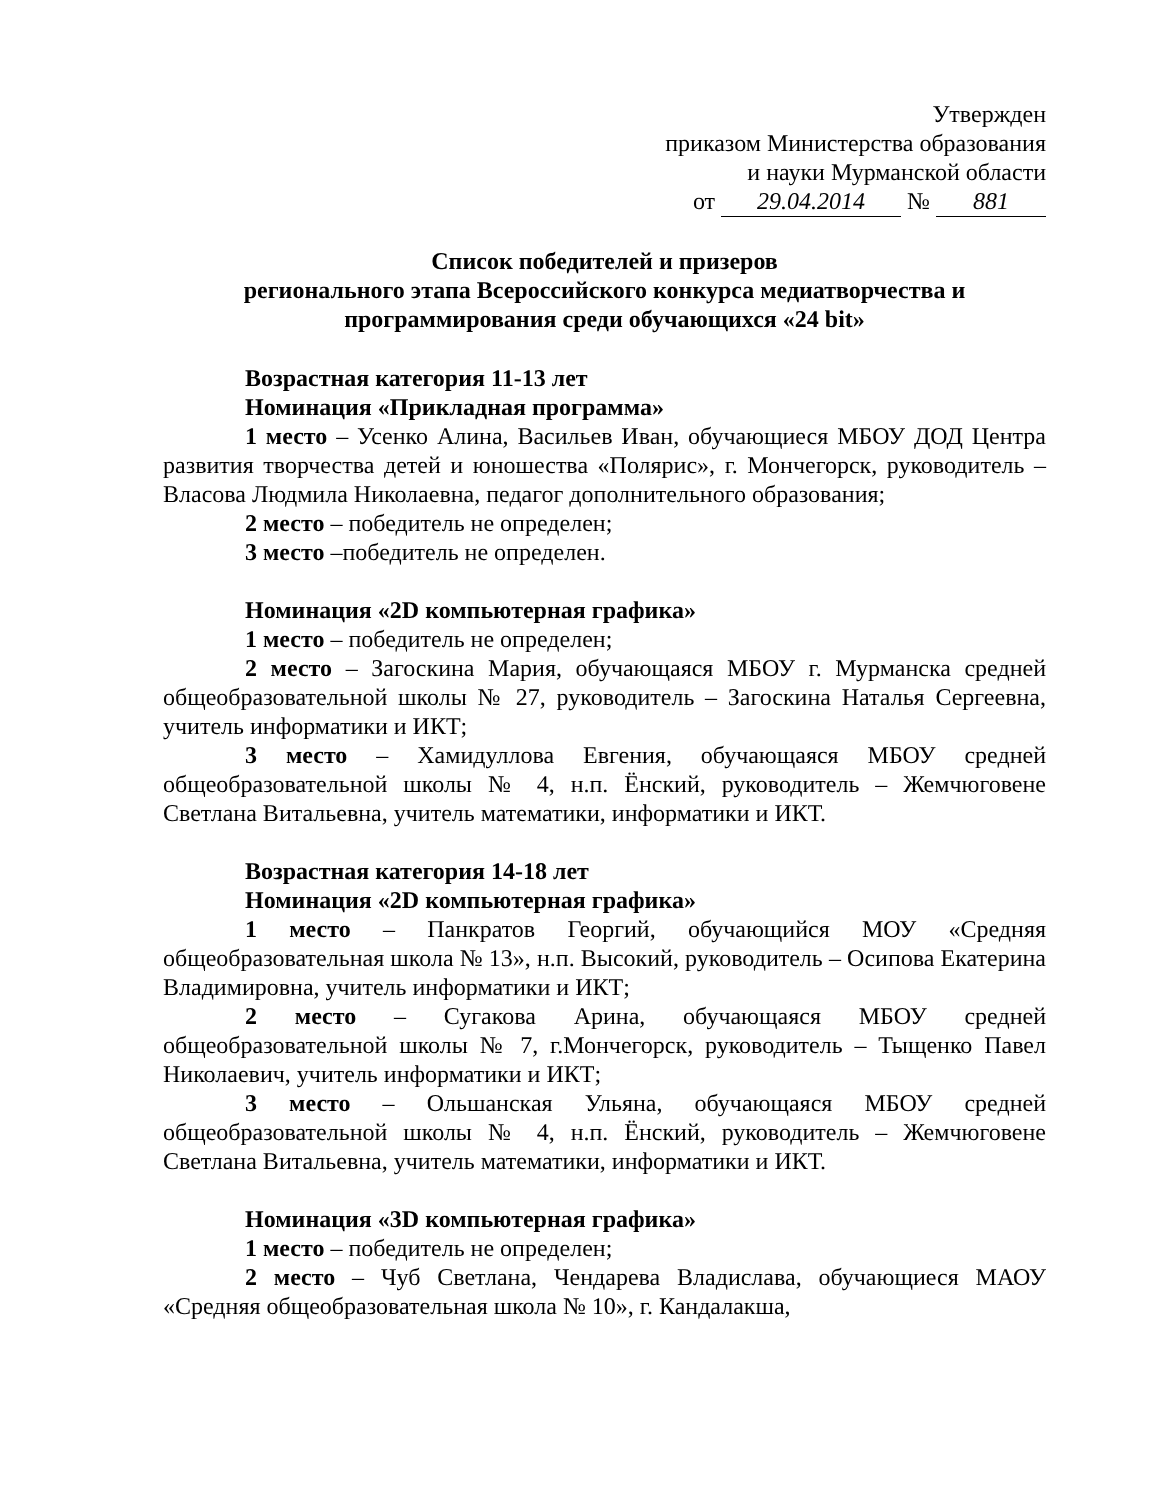Утвержден
приказом Министерства образования
и науки Мурманской области
от 29.04.2014 № 881
Список победителей и призеров
регионального этапа Всероссийского конкурса медиатворчества и программирования среди обучающихся «24 bit»
Возрастная категория 11-13 лет
Номинация «Прикладная программа»
1 место – Усенко Алина, Васильев Иван, обучающиеся МБОУ ДОД Центра развития творчества детей и юношества «Полярис», г. Мончегорск, руководитель – Власова Людмила Николаевна, педагог дополнительного образования;
2 место – победитель не определен;
3 место –победитель не определен.
Номинация «2D компьютерная графика»
1 место – победитель не определен;
2 место – Загоскина Мария, обучающаяся МБОУ г. Мурманска средней общеобразовательной школы № 27, руководитель – Загоскина Наталья Сергеевна, учитель информатики и ИКТ;
3 место – Хамидуллова Евгения, обучающаяся МБОУ средней общеобразовательной школы № 4, н.п. Ёнский, руководитель – Жемчюговене Светлана Витальевна, учитель математики, информатики и ИКТ.
Возрастная категория 14-18 лет
Номинация «2D компьютерная графика»
1 место – Панкратов Георгий, обучающийся МОУ «Средняя общеобразовательная школа № 13», н.п. Высокий, руководитель – Осипова Екатерина Владимировна, учитель информатики и ИКТ;
2 место – Сугакова Арина, обучающаяся МБОУ средней общеобразовательной школы № 7, г.Мончегорск, руководитель – Тыщенко Павел Николаевич, учитель информатики и ИКТ;
3 место – Ольшанская Ульяна, обучающаяся МБОУ средней общеобразовательной школы № 4, н.п. Ёнский, руководитель – Жемчюговене Светлана Витальевна, учитель математики, информатики и ИКТ.
Номинация «3D компьютерная графика»
1 место – победитель не определен;
2 место – Чуб Светлана, Чендарева Владислава, обучающиеся МАОУ «Средняя общеобразовательная школа № 10», г. Кандалакша,